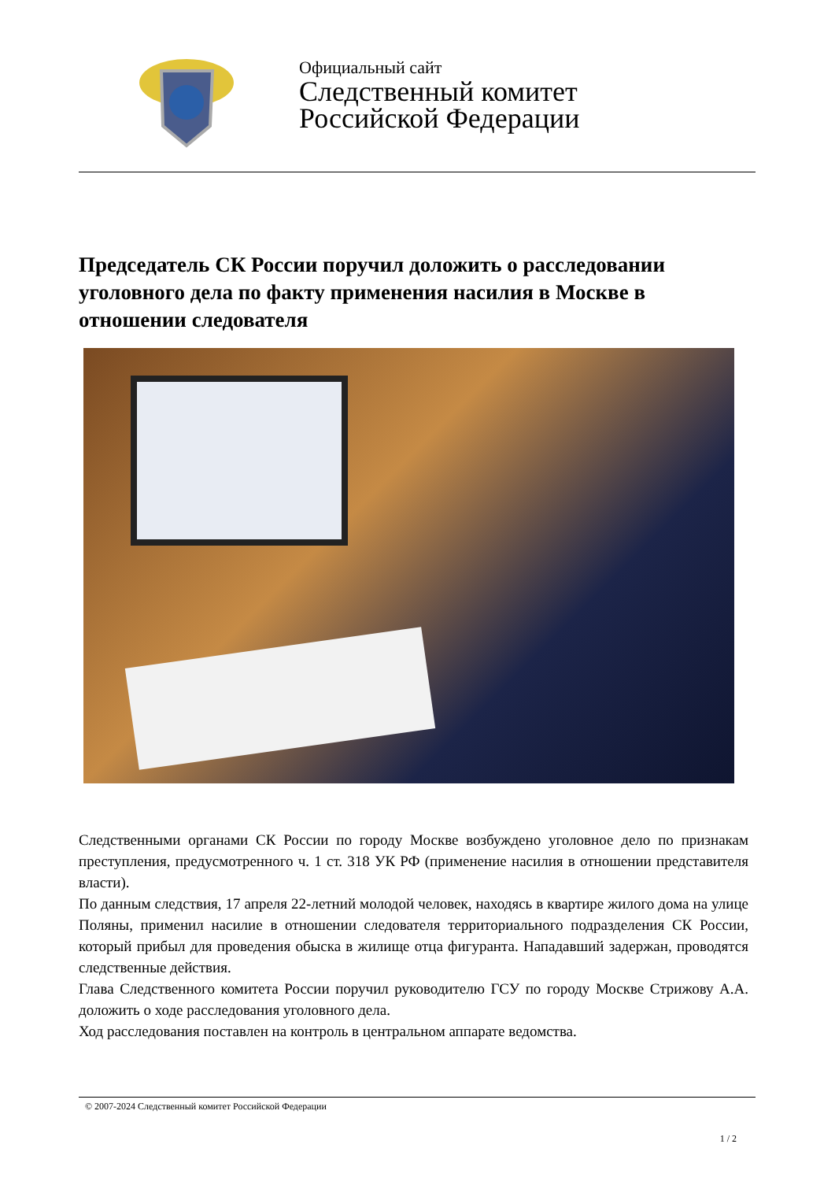Официальный сайт
Следственный комитет
Российской Федерации
Председатель СК России поручил доложить о расследовании уголовного дела по факту применения насилия в Москве в отношении следователя
Следственными органами СК России по городу Москве возбуждено уголовное дело по признакам преступления, предусмотренного ч. 1 ст. 318 УК РФ (применение насилия в отношении представителя власти).
По данным следствия, 17 апреля 22-летний молодой человек, находясь в квартире жилого дома на улице Поляны, применил насилие в отношении следователя территориального подразделения СК России, который прибыл для проведения обыска в жилище отца фигуранта. Нападавший задержан, проводятся следственные действия.
Глава Следственного комитета России поручил руководителю ГСУ по городу Москве Стрижову А.А. доложить о ходе расследования уголовного дела.
Ход расследования поставлен на контроль в центральном аппарате ведомства.
© 2007-2024 Следственный комитет Российской Федерации
1 / 2